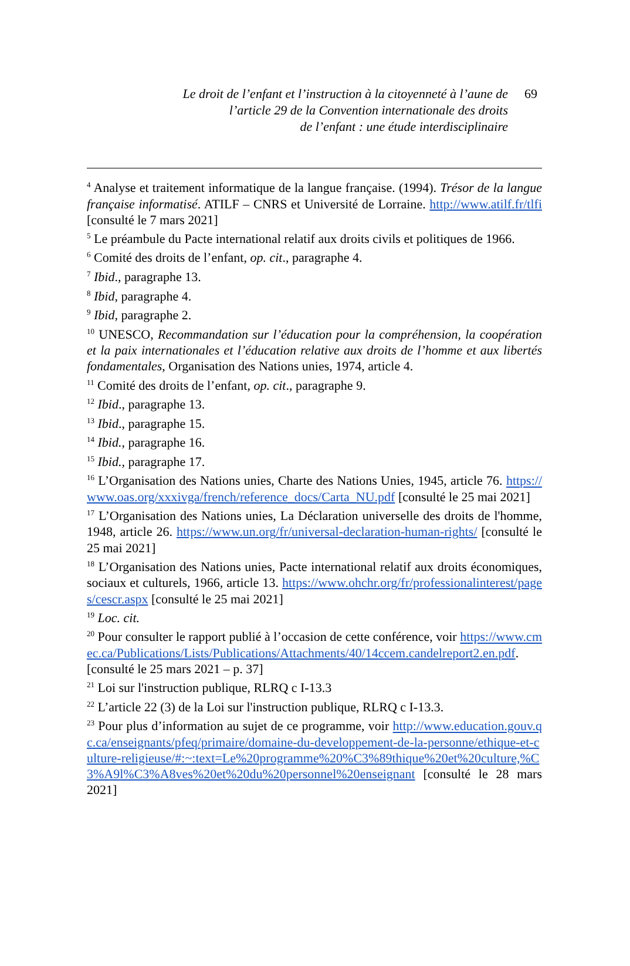Le droit de l’enfant et l’instruction à la citoyenneté à l’aune de
l’article 29 de la Convention internationale des droits
de l’enfant : une étude interdisciplinaire
69
<sup>4</sup> Analyse et traitement informatique de la langue française. (1994). Trésor de la langue française informatisé. ATILF – CNRS et Université de Lorraine. http://www.atilf.fr/tlfi [consulté le 7 mars 2021]
<sup>5</sup> Le préambule du Pacte international relatif aux droits civils et politiques de 1966.
<sup>6</sup> Comité des droits de l’enfant, op. cit., paragraphe 4.
<sup>7</sup> Ibid., paragraphe 13.
<sup>8</sup> Ibid, paragraphe 4.
<sup>9</sup> Ibid, paragraphe 2.
<sup>10</sup> UNESCO, Recommandation sur l’éducation pour la compréhension, la coopération et la paix internationales et l’éducation relative aux droits de l’homme et aux libertés fondamentales, Organisation des Nations unies, 1974, article 4.
<sup>11</sup> Comité des droits de l’enfant, op. cit., paragraphe 9.
<sup>12</sup> Ibid., paragraphe 13.
<sup>13</sup> Ibid., paragraphe 15.
<sup>14</sup> Ibid., paragraphe 16.
<sup>15</sup> Ibid., paragraphe 17.
<sup>16</sup> L’Organisation des Nations unies, Charte des Nations Unies, 1945, article 76. https://www.oas.org/xxxivga/french/reference_docs/Carta_NU.pdf [consulté le 25 mai 2021]
<sup>17</sup> L’Organisation des Nations unies, La Déclaration universelle des droits de l'homme, 1948, article 26. https://www.un.org/fr/universal-declaration-human-rights/ [consulté le 25 mai 2021]
<sup>18</sup> L’Organisation des Nations unies, Pacte international relatif aux droits économiques, sociaux et culturels, 1966, article 13. https://www.ohchr.org/fr/professionalinterest/pages/cescr.aspx [consulté le 25 mai 2021]
<sup>19</sup> Loc. cit.
<sup>20</sup> Pour consulter le rapport publié à l’occasion de cette conférence, voir https://www.cmec.ca/Publications/Lists/Publications/Attachments/40/14ccem.candelreport2.en.pdf. [consulté le 25 mars 2021 – p. 37]
<sup>21</sup> Loi sur l'instruction publique, RLRQ c I-13.3
<sup>22</sup> L’article 22 (3) de la Loi sur l'instruction publique, RLRQ c I-13.3.
<sup>23</sup> Pour plus d’information au sujet de ce programme, voir http://www.education.gouv.qc.ca/enseignants/pfeq/primaire/domaine-du-developpement-de-la-personne/ethique-et-culture-religieuse/#:~:text=Le%20programme%20%C3%89thique%20et%20culture,%C3%A9l%C3%A8ves%20et%20du%20personnel%20enseignant [consulté le 28 mars 2021]